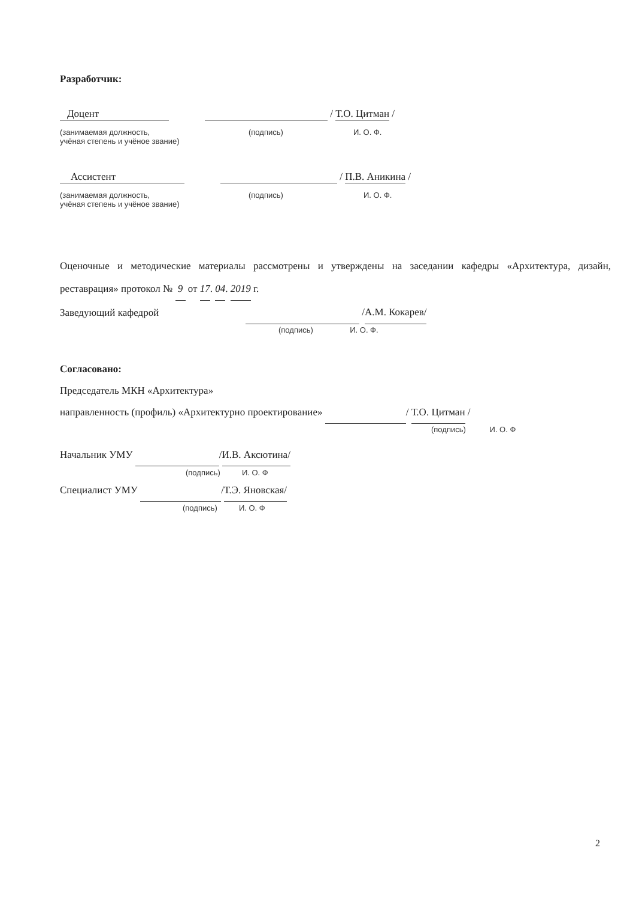Разработчик:
Доцент / Т.О. Цитман /
(занимаемая должность,
учёная степень и учёное звание) (подпись) И. О. Ф.
Ассистент / П.В. Аникина /
(занимаемая должность,
учёная степень и учёное звание) (подпись) И. О. Ф.
Оценочные и методические материалы рассмотрены и утверждены на заседании кафедры «Архитектура, дизайн, реставрация» протокол № 9 от 17. 04. 2019 г.
Заведующий кафедрой /А.М. Кокарев/
(подпись) И. О. Ф.
Согласовано:
Председатель МКН «Архитектура»
направленность (профиль) «Архитектурно проектирование» / Т.О. Цитман /
(подпись) И. О. Ф
Начальник УМУ /И.В. Аксютина/
(подпись) И. О. Ф
Специалист УМУ /Т.Э. Яновская/
(подпись) И. О. Ф
2